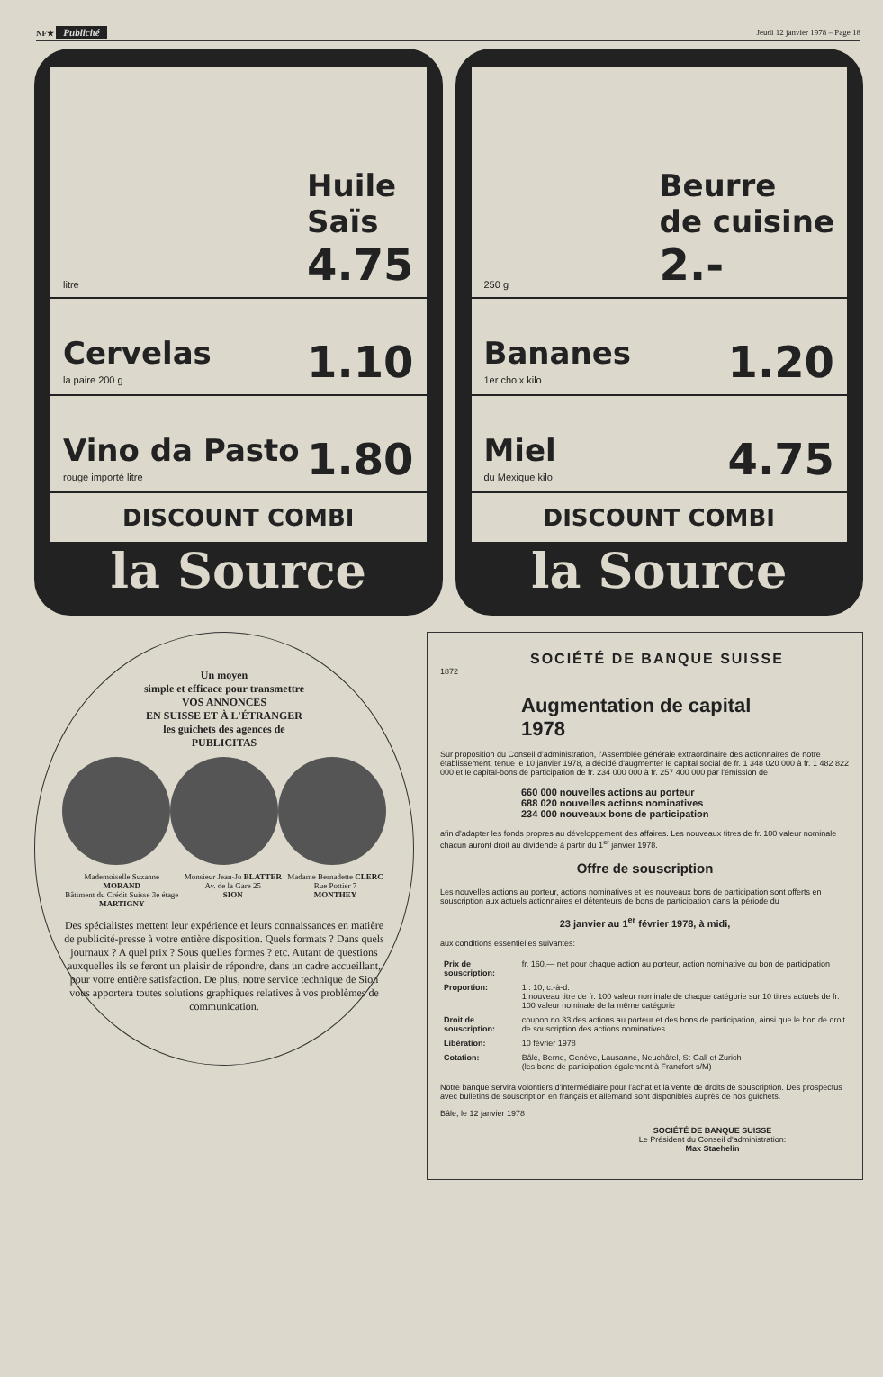NF★ Publicité Jeudi 12 janvier 1978 – Page 18
litre Huile
Saïs
4.75
Cervelas
la paire 200 g 1.10
Vino da Pasto
rouge importé litre 1.80
DISCOUNT COMBI
la Source
250 g Beurre
de cuisine
2.-
Bananes
1er choix kilo 1.20
Miel
du Mexique kilo 4.75
DISCOUNT COMBI
la Source
Un moyen
simple et efficace pour transmettre
VOS ANNONCES
EN SUISSE ET À L'ÉTRANGER
les guichets des agences de
PUBLICITAS
Mademoiselle Suzanne
MORAND
Bâtiment du Crédit Suisse 3e étage
MARTIGNY Monsieur Jean-Jo BLATTER
Av. de la Gare 25
SION Madame Bernadette CLERC
Rue Pottier 7
MONTHEY
Des spécialistes mettent leur expérience et leurs connaissances en matière de publicité-presse à votre entière disposition. Quels formats ? Dans quels journaux ? A quel prix ? Sous quelles formes ? etc. Autant de questions auxquelles ils se feront un plaisir de répondre, dans un cadre accueillant, pour votre entière satisfaction. De plus, notre service technique de Sion vous apportera toutes solutions graphiques relatives à vos problèmes de communication.
SOCIÉTÉ DE BANQUE SUISSE
1872
Augmentation de capital
1978
Sur proposition du Conseil d'administration, l'Assemblée générale extraordinaire des actionnaires de notre établissement, tenue le 10 janvier 1978, a décidé d'augmenter le capital social de fr. 1 348 020 000 à fr. 1 482 822 000 et le capital-bons de participation de fr. 234 000 000 à fr. 257 400 000 par l'émission de
660 000 nouvelles actions au porteur
688 020 nouvelles actions nominatives
234 000 nouveaux bons de participation
afin d'adapter les fonds propres au développement des affaires. Les nouveaux titres de fr. 100 valeur nominale chacun auront droit au dividende à partir du 1<sup>er</sup> janvier 1978.
Offre de souscription
Les nouvelles actions au porteur, actions nominatives et les nouveaux bons de participation sont offerts en souscription aux actuels actionnaires et détenteurs de bons de participation dans la période du
23 janvier au 1<sup>er</sup> février 1978, à midi,
aux conditions essentielles suivantes:
| Prix de souscription: | fr. 160.— net pour chaque action au porteur, action nominative ou bon de participation |
| Proportion: | 1 : 10, c.-à-d. 1 nouveau titre de fr. 100 valeur nominale de chaque catégorie sur 10 titres actuels de fr. 100 valeur nominale de la même catégorie |
| Droit de souscription: | coupon no 33 des actions au porteur et des bons de participation, ainsi que le bon de droit de souscription des actions nominatives |
| Libération: | 10 février 1978 |
| Cotation: | Bâle, Berne, Genève, Lausanne, Neuchâtel, St-Gall et Zurich (les bons de participation également à Francfort s/M) |
Notre banque servira volontiers d'intermédiaire pour l'achat et la vente de droits de souscription. Des prospectus avec bulletins de souscription en français et allemand sont disponibles auprès de nos guichets.
Bâle, le 12 janvier 1978
SOCIÉTÉ DE BANQUE SUISSE
Le Président du Conseil d'administration:
Max Staehelin